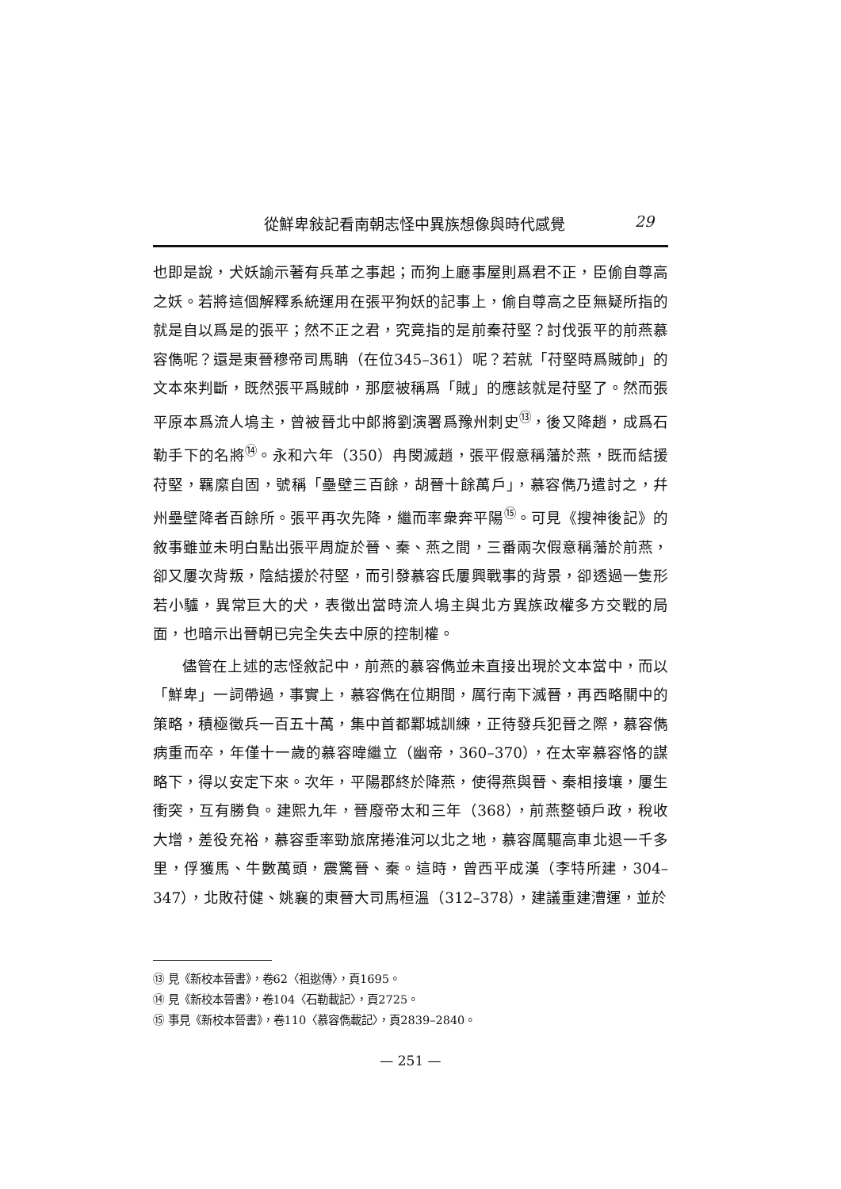從鮮卑敍記看南朝志怪中異族想像與時代感覺 29
也即是說，犬妖諭示著有兵革之事起；而狗上廳事屋則爲君不正，臣偷自尊高之妖。若將這個解釋系統運用在張平狗妖的記事上，偷自尊高之臣無疑所指的就是自以爲是的張平；然不正之君，究竟指的是前秦苻堅？討伐張平的前燕慕容儁呢？還是東晉穆帝司馬聃（在位345–361）呢？若就「苻堅時爲賊帥」的文本來判斷，既然張平爲賊帥，那麼被稱爲「賊」的應該就是苻堅了。然而張平原本爲流人塢主，曾被晉北中郎將劉演署爲豫州刺史<sup>⑬</sup>，後又降趙，成爲石勒手下的名將<sup>⑭</sup>。永和六年（350）冉閔滅趙，張平假意稱藩於燕，既而結援苻堅，羈縻自固，號稱「壘壁三百餘，胡晉十餘萬戶」，慕容儁乃遣討之，幷州壘壁降者百餘所。張平再次先降，繼而率衆奔平陽<sup>⑮</sup>。可見《搜神後記》的敘事雖並未明白點出張平周旋於晉、秦、燕之間，三番兩次假意稱藩於前燕，卻又屢次背叛，陰結援於苻堅，而引發慕容氏屢興戰事的背景，卻透過一隻形若小驢，異常巨大的犬，表徵出當時流人塢主與北方異族政權多方交戰的局面，也暗示出晉朝已完全失去中原的控制權。
儘管在上述的志怪敘記中，前燕的慕容儁並未直接出現於文本當中，而以「鮮卑」一詞帶過，事實上，慕容儁在位期間，厲行南下滅晉，再西略關中的策略，積極徵兵一百五十萬，集中首都鄴城訓練，正待發兵犯晉之際，慕容儁病重而卒，年僅十一歲的慕容暐繼立（幽帝，360–370），在太宰慕容恪的謀略下，得以安定下來。次年，平陽郡終於降燕，使得燕與晉、秦相接壤，屢生衝突，互有勝負。建熙九年，晉廢帝太和三年（368），前燕整頓戶政，稅收大增，差役充裕，慕容垂率勁旅席捲淮河以北之地，慕容厲驅高車北退一千多里，俘獲馬、牛數萬頭，震驚晉、秦。這時，曾西平成漢（李特所建，304–347），北敗苻健、姚襄的東晉大司馬桓溫（312–378），建議重建漕運，並於
⑬ 見《新校本晉書》，卷62〈祖逖傳〉，頁1695。
⑭ 見《新校本晉書》，卷104〈石勒載記〉，頁2725。
⑮ 事見《新校本晉書》，卷110〈慕容儁載記〉，頁2839–2840。
— 251 —